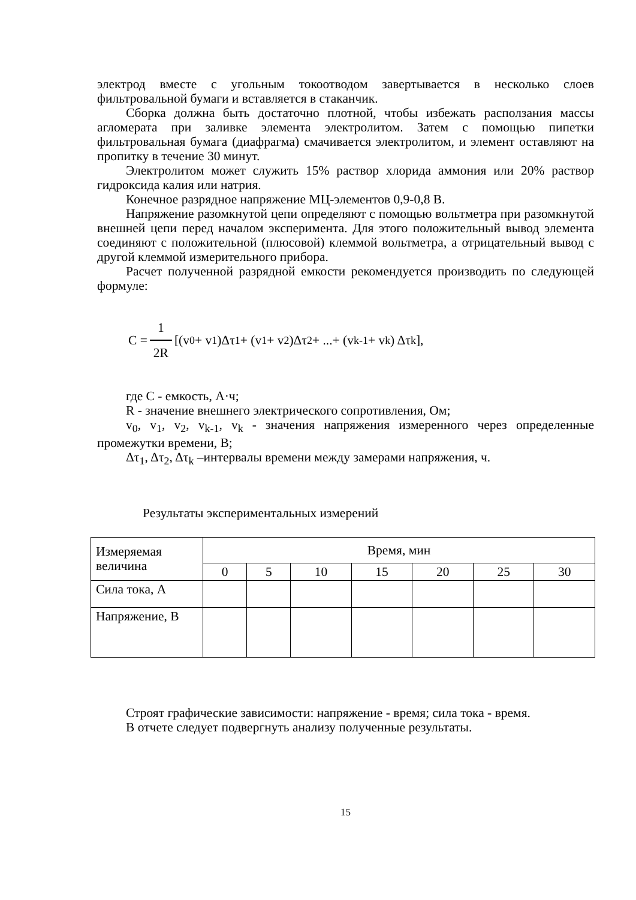электрод вместе с угольным токоотводом завертывается в несколько слоев фильтровальной бумаги и вставляется в стаканчик.
Сборка должна быть достаточно плотной, чтобы избежать расползания массы агломерата при заливке элемента электролитом. Затем с помощью пипетки фильтровальная бумага (диафрагма) смачивается электролитом, и элемент оставляют на пропитку в течение 30 минут.
Электролитом может служить 15% раствор хлорида аммония или 20% раствор гидроксида калия или натрия.
Конечное разрядное напряжение МЦ-элементов 0,9-0,8 В.
Напряжение разомкнутой цепи определяют с помощью вольтметра при разомкнутой внешней цепи перед началом эксперимента. Для этого положительный вывод элемента соединяют с положительной (плюсовой) клеммой вольтметра, а отрицательный вывод с другой клеммой измерительного прибора.
Расчет полученной разрядной емкости рекомендуется производить по следующей формуле:
C = 1 2R [(v<sub>0</sub> + v<sub>1</sub>)Δτ<sub>1</sub> + (v<sub>1</sub> + v<sub>2</sub>)Δτ<sub>2</sub> + ...+ (v<sub>k-1</sub> + v<sub>k</sub>) Δτ<sub>k</sub>],
где C - емкость, А·ч;
R - значение внешнего электрического сопротивления, Ом;
v<sub>0</sub>, v<sub>1</sub>, v<sub>2</sub>, v<sub>k-1</sub>, v<sub>k</sub> - значения напряжения измеренного через определенные промежутки времени, В;
Δτ<sub>1</sub>, Δτ<sub>2</sub>, Δτ<sub>k</sub> –интервалы времени между замерами напряжения, ч.
Результаты экспериментальных измерений
| Измеряемая величина | Время, мин | | | | | | |
| --- | --- | --- | --- | --- | --- | --- | --- |
| | 0 | 5 | 10 | 15 | 20 | 25 | 30 |
| Сила тока, А | | | | | | | |
| Напряжение, В | | | | | | | |
Строят графические зависимости: напряжение - время; сила тока - время.
В отчете следует подвергнуть анализу полученные результаты.
15